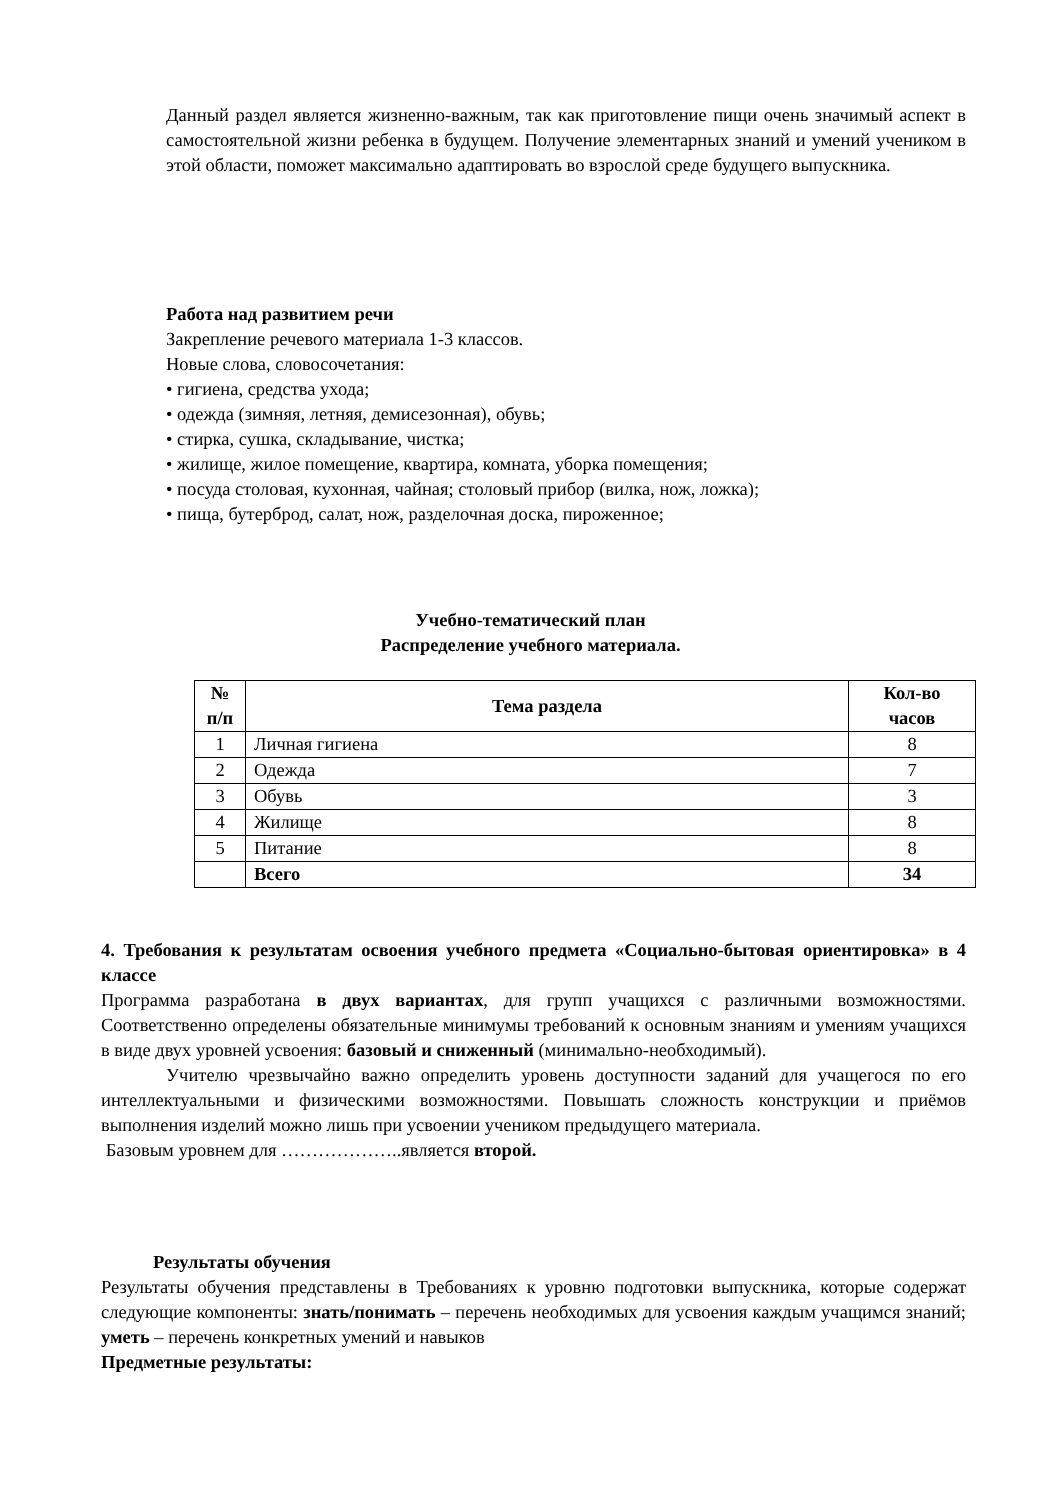Данный раздел является жизненно-важным, так как приготовление пищи очень значимый аспект в самостоятельной жизни ребенка в будущем. Получение элементарных знаний и умений учеником в этой области, поможет максимально адаптировать во взрослой среде будущего выпускника.
Работа над развитием речи
Закрепление речевого материала 1-3 классов.
Новые слова, словосочетания:
• гигиена, средства ухода;
• одежда (зимняя, летняя, демисезонная), обувь;
• стирка, сушка, складывание, чистка;
• жилище, жилое помещение, квартира, комната, уборка помещения;
• посуда столовая, кухонная, чайная; столовый прибор (вилка, нож, ложка);
• пища, бутерброд, салат, нож, разделочная доска, пироженное;
Учебно-тематический план
Распределение учебного материала.
| № п/п | Тема раздела | Кол-во часов |
| --- | --- | --- |
| 1 | Личная гигиена | 8 |
| 2 | Одежда | 7 |
| 3 | Обувь | 3 |
| 4 | Жилище | 8 |
| 5 | Питание | 8 |
| | Всего | 34 |
4. Требования к результатам освоения учебного предмета «Социально-бытовая ориентировка» в 4 классе
Программа разработана в двух вариантах, для групп учащихся с различными возможностями. Соответственно определены обязательные минимумы требований к основным знаниям и умениям учащихся в виде двух уровней усвоения: базовый и сниженный (минимально-необходимый).
Учителю чрезвычайно важно определить уровень доступности заданий для учащегося по его интеллектуальными и физическими возможностями. Повышать сложность конструкции и приёмов выполнения изделий можно лишь при усвоении учеником предыдущего материала.
Базовым уровнем для ………………..является второй.
Результаты обучения
Результаты обучения представлены в Требованиях к уровню подготовки выпускника, которые содержат следующие компоненты: знать/понимать – перечень необходимых для усвоения каждым учащимся знаний; уметь – перечень конкретных умений и навыков
Предметные результаты: